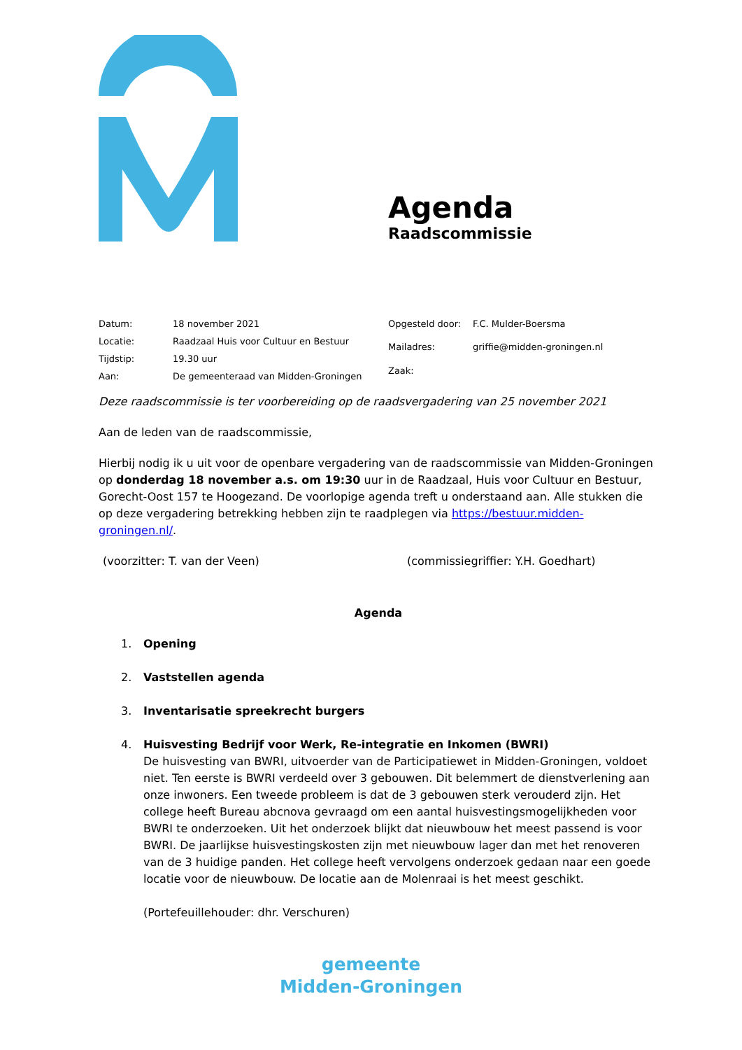Agenda
Raadscommissie
| Datum: | 18 november 2021 |
| Locatie: | Raadzaal Huis voor Cultuur en Bestuur |
| Tijdstip: | 19.30 uur |
| Aan: | De gemeenteraad van Midden-Groningen |
| Opgesteld door: | F.C. Mulder-Boersma |
| Mailadres: | griffie@midden-groningen.nl |
| Zaak: | |
Deze raadscommissie is ter voorbereiding op de raadsvergadering van 25 november 2021
Aan de leden van de raadscommissie,
Hierbij nodig ik u uit voor de openbare vergadering van de raadscommissie van Midden-Groningen op donderdag 18 november a.s. om 19:30 uur in de Raadzaal, Huis voor Cultuur en Bestuur, Gorecht-Oost 157 te Hoogezand. De voorlopige agenda treft u onderstaand aan. Alle stukken die op deze vergadering betrekking hebben zijn te raadplegen via https://bestuur.midden-groningen.nl/.
(voorzitter: T. van der Veen) (commissiegriffier: Y.H. Goedhart)
Agenda
1. Opening
2. Vaststellen agenda
3. Inventarisatie spreekrecht burgers
4. Huisvesting Bedrijf voor Werk, Re-integratie en Inkomen (BWRI)
De huisvesting van BWRI, uitvoerder van de Participatiewet in Midden-Groningen, voldoet niet. Ten eerste is BWRI verdeeld over 3 gebouwen. Dit belemmert de dienstverlening aan onze inwoners. Een tweede probleem is dat de 3 gebouwen sterk verouderd zijn. Het college heeft Bureau abcnova gevraagd om een aantal huisvestingsmogelijkheden voor BWRI te onderzoeken. Uit het onderzoek blijkt dat nieuwbouw het meest passend is voor BWRI. De jaarlijkse huisvestingskosten zijn met nieuwbouw lager dan met het renoveren van de 3 huidige panden. Het college heeft vervolgens onderzoek gedaan naar een goede locatie voor de nieuwbouw. De locatie aan de Molenraai is het meest geschikt.
(Portefeuillehouder: dhr. Verschuren)
gemeente
Midden-Groningen